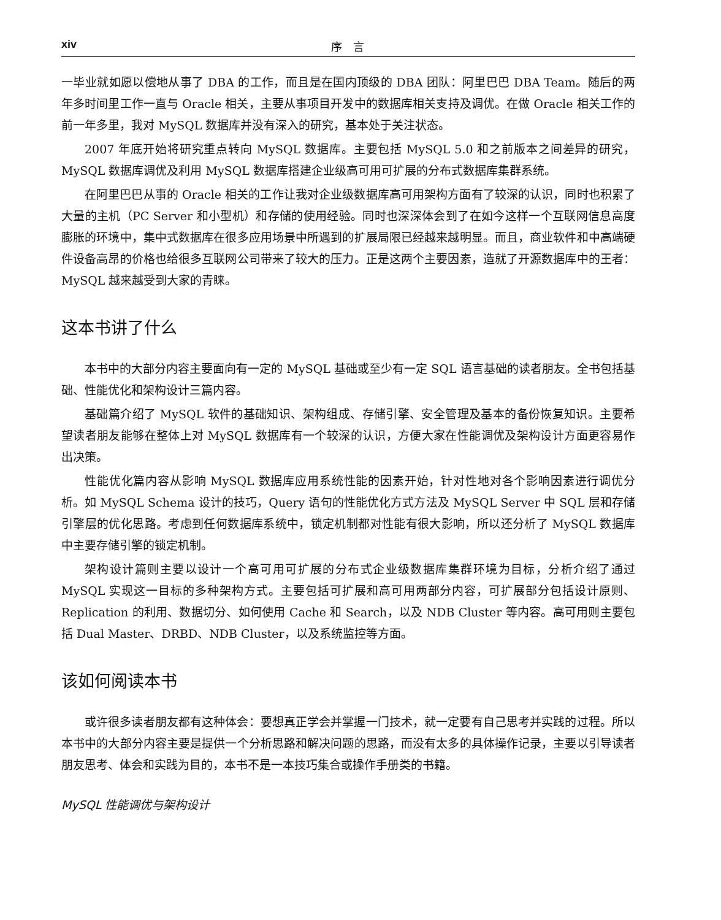xiv 序　言
一毕业就如愿以偿地从事了 DBA 的工作，而且是在国内顶级的 DBA 团队：阿里巴巴 DBA Team。随后的两年多时间里工作一直与 Oracle 相关，主要从事项目开发中的数据库相关支持及调优。在做 Oracle 相关工作的前一年多里，我对 MySQL 数据库并没有深入的研究，基本处于关注状态。
2007 年底开始将研究重点转向 MySQL 数据库。主要包括 MySQL 5.0 和之前版本之间差异的研究，MySQL 数据库调优及利用 MySQL 数据库搭建企业级高可用可扩展的分布式数据库集群系统。
在阿里巴巴从事的 Oracle 相关的工作让我对企业级数据库高可用架构方面有了较深的认识，同时也积累了大量的主机（PC Server 和小型机）和存储的使用经验。同时也深深体会到了在如今这样一个互联网信息高度膨胀的环境中，集中式数据库在很多应用场景中所遇到的扩展局限已经越来越明显。而且，商业软件和中高端硬件设备高昂的价格也给很多互联网公司带来了较大的压力。正是这两个主要因素，造就了开源数据库中的王者：MySQL 越来越受到大家的青睐。
这本书讲了什么
本书中的大部分内容主要面向有一定的 MySQL 基础或至少有一定 SQL 语言基础的读者朋友。全书包括基础、性能优化和架构设计三篇内容。
基础篇介绍了 MySQL 软件的基础知识、架构组成、存储引擎、安全管理及基本的备份恢复知识。主要希望读者朋友能够在整体上对 MySQL 数据库有一个较深的认识，方便大家在性能调优及架构设计方面更容易作出决策。
性能优化篇内容从影响 MySQL 数据库应用系统性能的因素开始，针对性地对各个影响因素进行调优分析。如 MySQL Schema 设计的技巧，Query 语句的性能优化方式方法及 MySQL Server 中 SQL 层和存储引擎层的优化思路。考虑到任何数据库系统中，锁定机制都对性能有很大影响，所以还分析了 MySQL 数据库中主要存储引擎的锁定机制。
架构设计篇则主要以设计一个高可用可扩展的分布式企业级数据库集群环境为目标，分析介绍了通过 MySQL 实现这一目标的多种架构方式。主要包括可扩展和高可用两部分内容，可扩展部分包括设计原则、Replication 的利用、数据切分、如何使用 Cache 和 Search，以及 NDB Cluster 等内容。高可用则主要包括 Dual Master、DRBD、NDB Cluster，以及系统监控等方面。
该如何阅读本书
或许很多读者朋友都有这种体会：要想真正学会并掌握一门技术，就一定要有自己思考并实践的过程。所以本书中的大部分内容主要是提供一个分析思路和解决问题的思路，而没有太多的具体操作记录，主要以引导读者朋友思考、体会和实践为目的，本书不是一本技巧集合或操作手册类的书籍。
MySQL 性能调优与架构设计